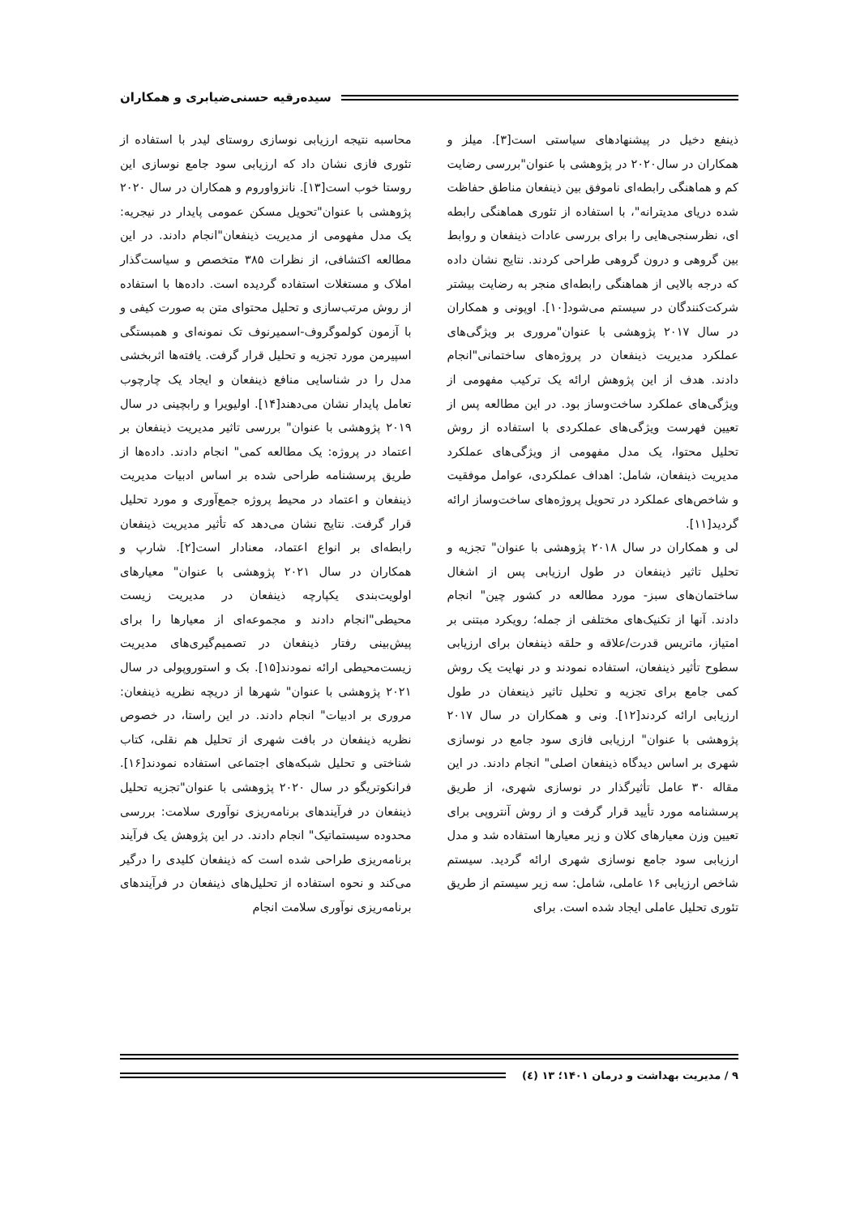سیده‌رقیه حسنی‌ضیابری و همکاران
ذینفع دخیل در پیشنهادهای سیاستی است[۳]. میلز و همکاران در سال۲۰۲۰ در پژوهشی با عنوان"بررسی رضایت کم و هماهنگی رابطه‌ای ناموفق بین ذینفعان مناطق حفاظت شده دریای مدیترانه"، با استفاده از تئوری هماهنگی رابطه ای، نظرسنجی‌هایی را برای بررسی عادات ذینفعان و روابط بین گروهی و درون گروهی طراحی کردند. نتایج نشان داده که درجه بالایی از هماهنگی رابطه‌ای منجر به رضایت بیشتر شرکت‌کنندگان در سیستم می‌شود[۱۰]. اوپونی و همکاران در سال ۲۰۱۷ پژوهشی با عنوان"مروری بر ویژگی‌های عملکرد مدیریت ذینفعان در پروژه‌های ساختمانی"انجام دادند. هدف از این پژوهش ارائه یک ترکیب مفهومی از ویژگی‌های عملکرد ساخت‌وساز بود. در این مطالعه پس از تعیین فهرست ویژگی‌های عملکردی با استفاده از روش تحلیل محتوا، یک مدل مفهومی از ویژگی‌های عملکرد مدیریت ذینفعان، شامل: اهداف عملکردی، عوامل موفقیت و شاخص‌های عملکرد در تحویل پروژه‌های ساخت‌وساز ارائه گردید[۱۱].
لی و همکاران در سال ۲۰۱۸ پژوهشی با عنوان" تجزیه و تحلیل تاثیر ذینفعان در طول ارزیابی پس از اشغال ساختمان‌های سبز- مورد مطالعه در کشور چین" انجام دادند. آنها از تکنیک‌های مختلفی از جمله؛ رویکرد مبتنی بر امتیاز، ماتریس قدرت/علاقه و حلقه ذینفعان برای ارزیابی سطوح تأثیر ذینفعان، استفاده نمودند و در نهایت یک روش کمی جامع برای تجزیه و تحلیل تاثیر ذینعفان در طول ارزیابی ارائه کردند[۱۲]. ونی و همکاران در سال ۲۰۱۷ پژوهشی با عنوان" ارزیابی فازی سود جامع در نوسازی شهری بر اساس دیدگاه ذینفعان اصلی" انجام دادند. در این مقاله ۳۰ عامل تأثیرگذار در نوسازی شهری، از طریق پرسشنامه مورد تأیید قرار گرفت و از روش آنتروپی برای تعیین وزن معیارهای کلان و زیر معیارها استفاده شد و مدل ارزیابی سود جامع نوسازی شهری ارائه گردید. سیستم شاخص ارزیابی ۱۶ عاملی، شامل: سه زیر سیستم از طریق تئوری تحلیل عاملی ایجاد شده است. برای
محاسبه نتیجه ارزیابی نوسازی روستای لیدر با استفاده از تئوری فازی نشان داد که ارزیابی سود جامع نوسازی این روستا خوب است[۱۳]. نانزواوروم و همکاران در سال ۲۰۲۰ پژوهشی با عنوان"تحویل مسکن عمومی پایدار در نیجریه: یک مدل مفهومی از مدیریت ذینفعان"انجام دادند. در این مطالعه اکتشافی، از نظرات ۳۸۵ متخصص و سیاست‌گذار املاک و مستغلات استفاده گردیده است. داده‌ها با استفاده از روش مرتب‌سازی و تحلیل محتوای متن به صورت کیفی و با آزمون کولموگروف-اسمیرنوف تک نمونه‌ای و همبستگی اسپیرمن مورد تجزیه و تحلیل قرار گرفت. یافته‌ها اثربخشی مدل را در شناسایی منافع ذینفعان و ایجاد یک چارچوب تعامل پایدار نشان می‌دهند[۱۴]. اولیویرا و رابچینی در سال ۲۰۱۹ پژوهشی با عنوان" بررسی تاثیر مدیریت ذینفعان بر اعتماد در پروژه: یک مطالعه کمی" انجام دادند. داده‌ها از طریق پرسشنامه طراحی شده بر اساس ادبیات مدیریت ذینفعان و اعتماد در محیط پروژه جمع‌آوری و مورد تحلیل قرار گرفت. نتایج نشان می‌دهد که تأثیر مدیریت ذینفعان رابطه‌ای بر انواع اعتماد، معنادار است[۲]. شارپ و همکاران در سال ۲۰۲۱ پژوهشی با عنوان" معیارهای اولویت‌بندی یکپارچه ذینفعان در مدیریت زیست محیطی"انجام دادند و مجموعه‌ای از معیارها را برای پیش‌بینی رفتار ذینفعان در تصمیم‌گیری‌های مدیریت زیست‌محیطی ارائه نمودند[۱۵]. بک و استوروپولی در سال ۲۰۲۱ پژوهشی با عنوان" شهرها از دریچه نظریه ذینفعان: مروری بر ادبیات" انجام دادند. در این راستا، در خصوص نظریه ذینفعان در بافت شهری از تحلیل هم نقلی، کتاب شناختی و تحلیل شبکه‌های اجتماعی استفاده نمودند[۱۶]. فرانکوتریگو در سال ۲۰۲۰ پژوهشی با عنوان"تجزیه تحلیل ذینفعان در فرآیندهای برنامه‌ریزی نوآوری سلامت: بررسی محدوده سیستماتیک" انجام دادند. در این پژوهش یک فرآیند برنامه‌ریزی طراحی شده است که ذینفعان کلیدی را درگیر می‌کند و نحوه استفاده از تحلیل‌های ذینفعان در فرآیندهای برنامه‌ریزی نوآوری سلامت انجام
۹ / مدیریت بهداشت و درمان ۱۴۰۱؛ ۱۳ (٤)